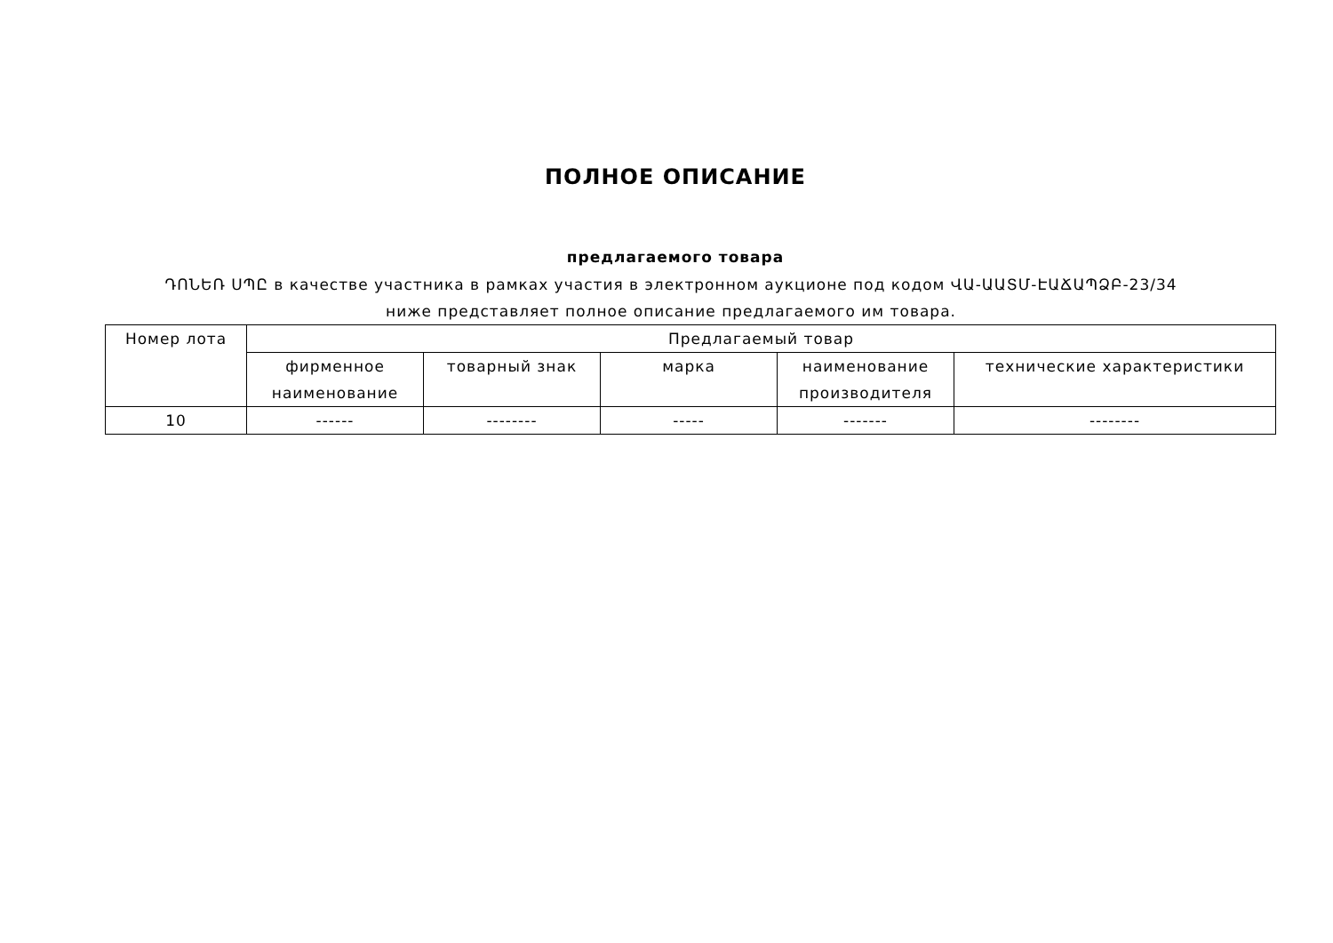ПОЛНОЕ ОПИСАНИЕ
предлагаемого товара
ԴՈՆԵՌ ՍՊԸ в качестве участника в рамках участия в электронном аукционе под кодом ՎԱ-ԱԱՏՄ-ԷԱՃԱՊՁԲ-23/34 ниже представляет полное описание предлагаемого им товара.
| Номер лота | Предлагаемый товар | | | | |
| | фирменное наименование | товарный знак | марка | наименование производителя | технические характеристики |
| 10 | ------ | -------- | ----- | ------- | -------- |